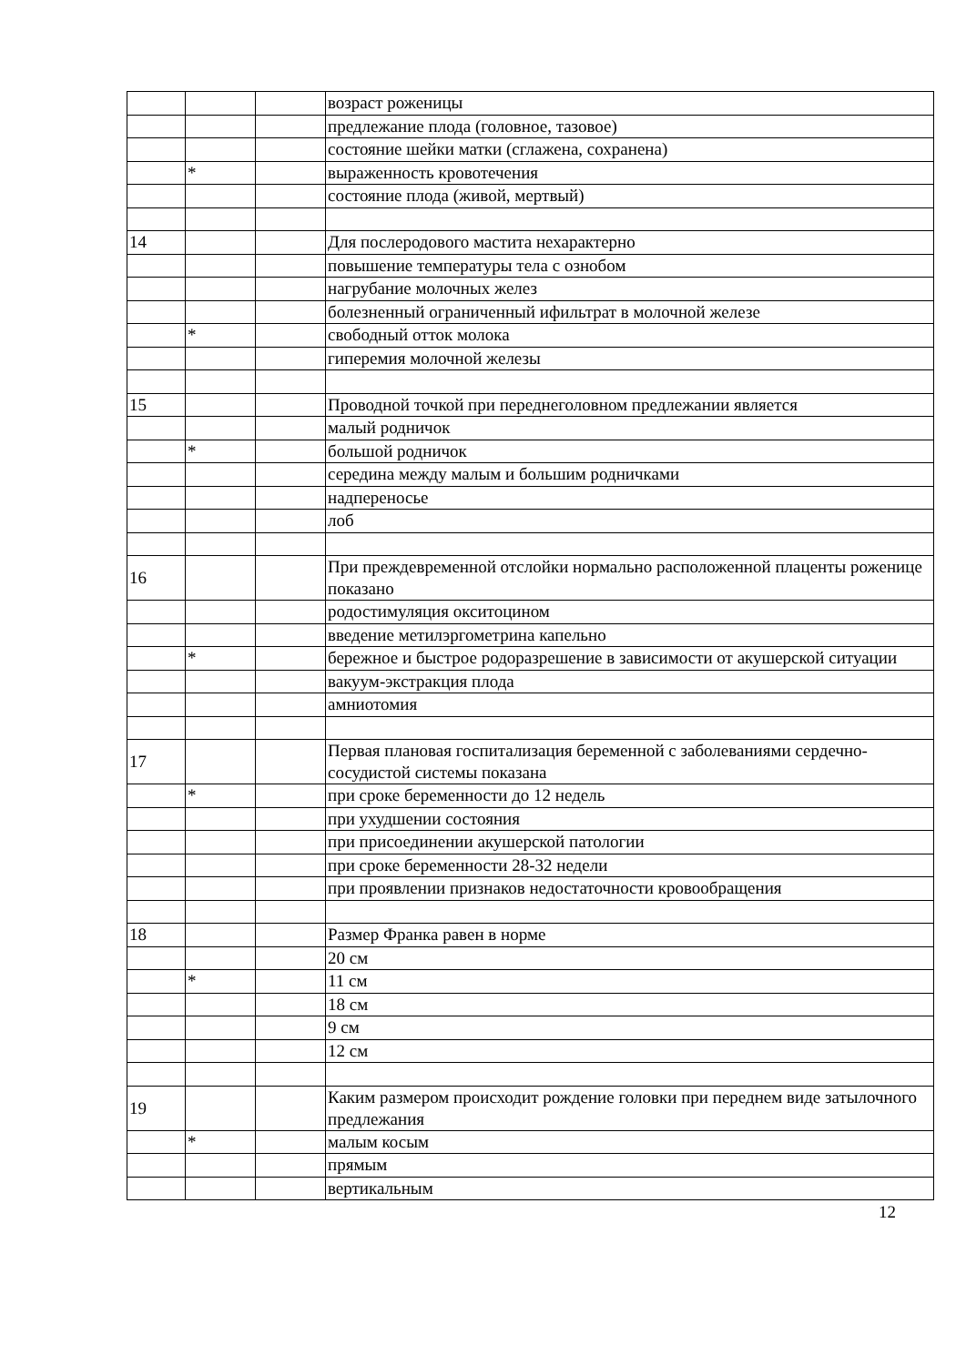| | | | возраст роженицы |
| | | | предлежание плода (головное, тазовое) |
| | | | состояние шейки матки (сглажена, сохранена) |
| | * | | выраженность кровотечения |
| | | | состояние плода (живой, мертвый) |
| 14 | | | Для послеродового мастита нехарактерно |
| | | | повышение температуры тела с ознобом |
| | | | нагрубание молочных желез |
| | | | болезненный ограниченный ифильтрат в молочной железе |
| | * | | свободный отток молока |
| | | | гиперемия молочной железы |
| 15 | | | Проводной точкой при переднеголовном предлежании является |
| | | | малый родничок |
| | * | | большой родничок |
| | | | середина между малым и большим родничками |
| | | | надпереносье |
| | | | лоб |
| 16 | | | При преждевременной отслойки нормально расположенной плаценты роженице показано |
| | | | родостимуляция окситоцином |
| | | | введение метилэргометрина капельно |
| | * | | бережное и быстрое родоразрешение в зависимости от акушерской ситуации |
| | | | вакуум-экстракция плода |
| | | | амниотомия |
| 17 | | | Первая плановая госпитализация беременной с заболеваниями сердечно-сосудистой системы показана |
| | * | | при сроке беременности до 12 недель |
| | | | при ухудшении состояния |
| | | | при присоединении акушерской патологии |
| | | | при сроке беременности 28-32 недели |
| | | | при проявлении признаков недостаточности кровообращения |
| 18 | | | Размер Франка равен в норме |
| | | | 20 см |
| | * | | 11 см |
| | | | 18 см |
| | | | 9 см |
| | | | 12 см |
| 19 | | | Каким размером происходит рождение головки при переднем виде затылочного предлежания |
| | * | | малым косым |
| | | | прямым |
| | | | вертикальным |
12